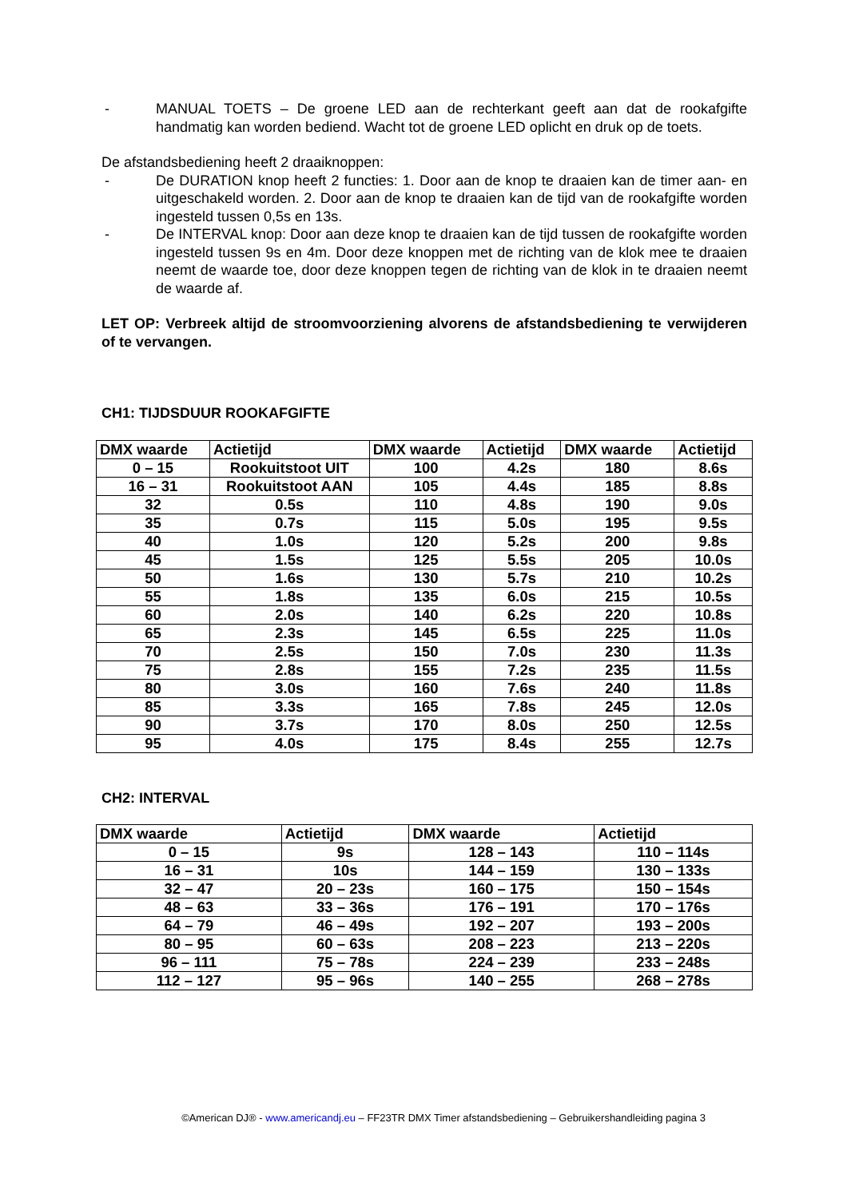- MANUAL TOETS – De groene LED aan de rechterkant geeft aan dat de rookafgifte handmatig kan worden bediend. Wacht tot de groene LED oplicht en druk op de toets.
De afstandsbediening heeft 2 draaiknoppen:
- De DURATION knop heeft 2 functies: 1. Door aan de knop te draaien kan de timer aan- en uitgeschakeld worden. 2. Door aan de knop te draaien kan de tijd van de rookafgifte worden ingesteld tussen 0,5s en 13s.
- De INTERVAL knop: Door aan deze knop te draaien kan de tijd tussen de rookafgifte worden ingesteld tussen 9s en 4m. Door deze knoppen met de richting van de klok mee te draaien neemt de waarde toe, door deze knoppen tegen de richting van de klok in te draaien neemt de waarde af.
LET OP: Verbreek altijd de stroomvoorziening alvorens de afstandsbediening te verwijderen of te vervangen.
CH1: TIJDSDUUR ROOKAFGIFTE
| DMX waarde | Actietijd | DMX waarde | Actietijd | DMX waarde | Actietijd |
| --- | --- | --- | --- | --- | --- |
| 0 – 15 | Rookuitstoot UIT | 100 | 4.2s | 180 | 8.6s |
| 16 – 31 | Rookuitstoot AAN | 105 | 4.4s | 185 | 8.8s |
| 32 | 0.5s | 110 | 4.8s | 190 | 9.0s |
| 35 | 0.7s | 115 | 5.0s | 195 | 9.5s |
| 40 | 1.0s | 120 | 5.2s | 200 | 9.8s |
| 45 | 1.5s | 125 | 5.5s | 205 | 10.0s |
| 50 | 1.6s | 130 | 5.7s | 210 | 10.2s |
| 55 | 1.8s | 135 | 6.0s | 215 | 10.5s |
| 60 | 2.0s | 140 | 6.2s | 220 | 10.8s |
| 65 | 2.3s | 145 | 6.5s | 225 | 11.0s |
| 70 | 2.5s | 150 | 7.0s | 230 | 11.3s |
| 75 | 2.8s | 155 | 7.2s | 235 | 11.5s |
| 80 | 3.0s | 160 | 7.6s | 240 | 11.8s |
| 85 | 3.3s | 165 | 7.8s | 245 | 12.0s |
| 90 | 3.7s | 170 | 8.0s | 250 | 12.5s |
| 95 | 4.0s | 175 | 8.4s | 255 | 12.7s |
CH2: INTERVAL
| DMX waarde | Actietijd | DMX waarde | Actietijd |
| --- | --- | --- | --- |
| 0 – 15 | 9s | 128 – 143 | 110 – 114s |
| 16 – 31 | 10s | 144 – 159 | 130 – 133s |
| 32 – 47 | 20 – 23s | 160 – 175 | 150 – 154s |
| 48 – 63 | 33 – 36s | 176 – 191 | 170 – 176s |
| 64 – 79 | 46 – 49s | 192 – 207 | 193 – 200s |
| 80 – 95 | 60 – 63s | 208 – 223 | 213 – 220s |
| 96 – 111 | 75 – 78s | 224 – 239 | 233 – 248s |
| 112 – 127 | 95 – 96s | 140 – 255 | 268 – 278s |
©American DJ® - www.americandj.eu – FF23TR DMX Timer afstandsbediening – Gebruikershandleiding pagina 3